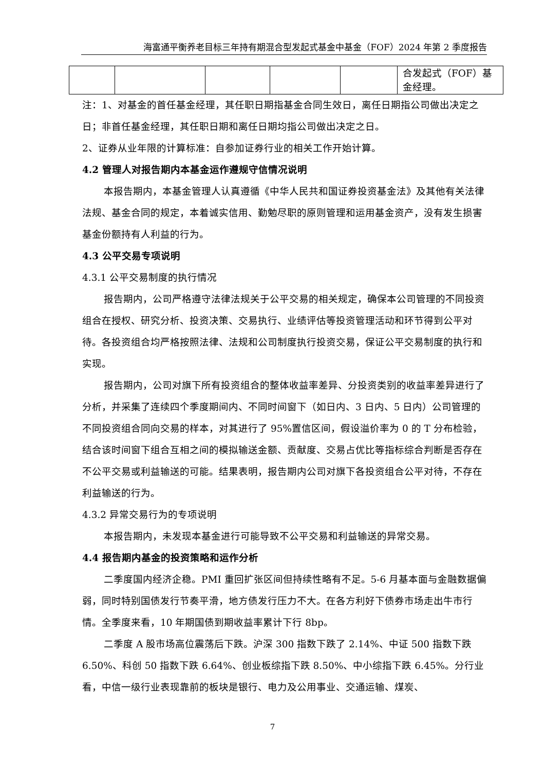海富通平衡养老目标三年持有期混合型发起式基金中基金（FOF）2024 年第 2 季度报告
| | | | | | 合发起式（FOF）基金经理。 |
注：1、对基金的首任基金经理，其任职日期指基金合同生效日，离任日期指公司做出决定之日；非首任基金经理，其任职日期和离任日期均指公司做出决定之日。
2、证券从业年限的计算标准：自参加证券行业的相关工作开始计算。
4.2 管理人对报告期内本基金运作遵规守信情况说明
本报告期内，本基金管理人认真遵循《中华人民共和国证券投资基金法》及其他有关法律法规、基金合同的规定，本着诚实信用、勤勉尽职的原则管理和运用基金资产，没有发生损害基金份额持有人利益的行为。
4.3 公平交易专项说明
4.3.1 公平交易制度的执行情况
报告期内，公司严格遵守法律法规关于公平交易的相关规定，确保本公司管理的不同投资组合在授权、研究分析、投资决策、交易执行、业绩评估等投资管理活动和环节得到公平对待。各投资组合均严格按照法律、法规和公司制度执行投资交易，保证公平交易制度的执行和实现。
报告期内，公司对旗下所有投资组合的整体收益率差异、分投资类别的收益率差异进行了分析，并采集了连续四个季度期间内、不同时间窗下（如日内、3 日内、5 日内）公司管理的不同投资组合同向交易的样本，对其进行了 95%置信区间，假设溢价率为 0 的 T 分布检验，结合该时间窗下组合互相之间的模拟输送金额、贡献度、交易占优比等指标综合判断是否存在不公平交易或利益输送的可能。结果表明，报告期内公司对旗下各投资组合公平对待，不存在利益输送的行为。
4.3.2 异常交易行为的专项说明
本报告期内，未发现本基金进行可能导致不公平交易和利益输送的异常交易。
4.4 报告期内基金的投资策略和运作分析
二季度国内经济企稳。PMI 重回扩张区间但持续性略有不足。5-6 月基本面与金融数据偏弱，同时特别国债发行节奏平滑，地方债发行压力不大。在各方利好下债券市场走出牛市行情。全季度来看，10 年期国债到期收益率累计下行 8bp。
二季度 A 股市场高位震荡后下跌。沪深 300 指数下跌了 2.14%、中证 500 指数下跌 6.50%、科创 50 指数下跌 6.64%、创业板综指下跌 8.50%、中小综指下跌 6.45%。分行业看，中信一级行业表现靠前的板块是银行、电力及公用事业、交通运输、煤炭、
7